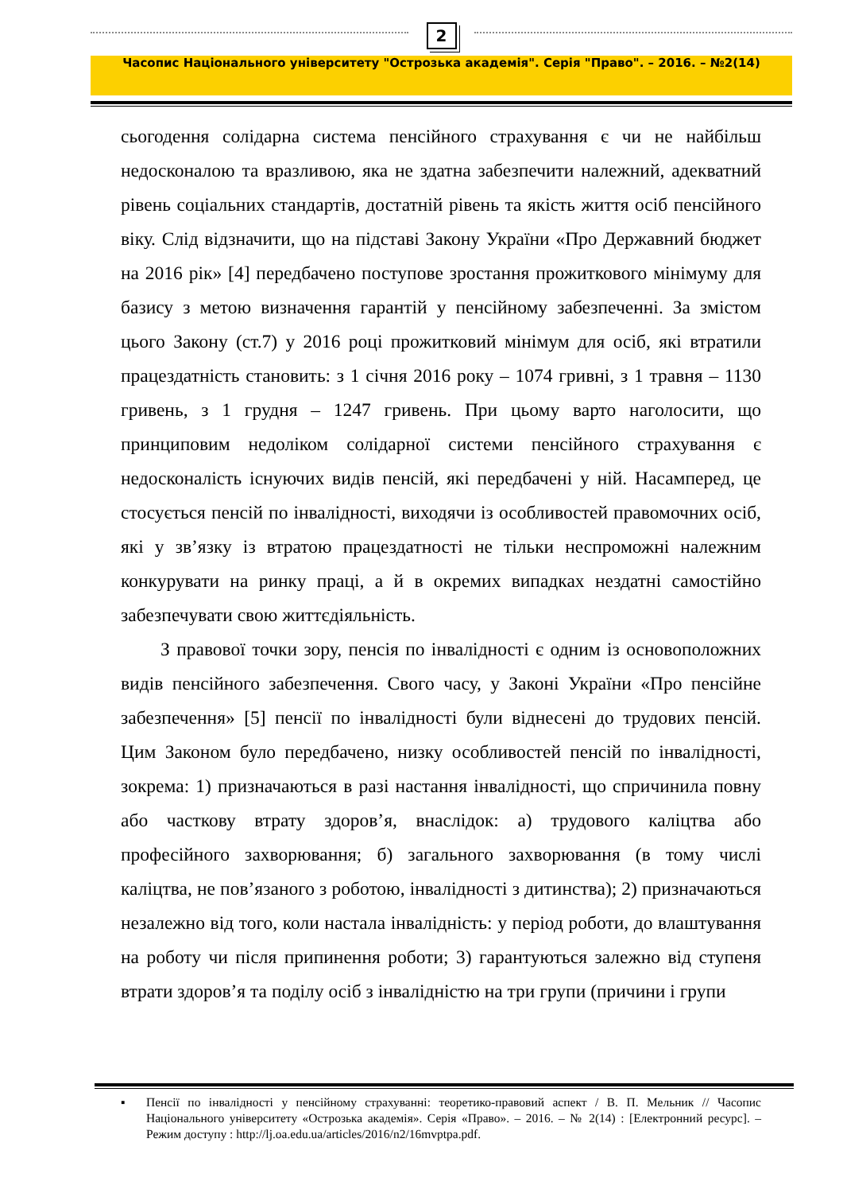2
Часопис Національного університету "Острозька академія". Серія "Право". – 2016. – №2(14)
сьогодення солідарна система пенсійного страхування є чи не найбільш недосконалою та вразливою, яка не здатна забезпечити належний, адекватний рівень соціальних стандартів, достатній рівень та якість життя осіб пенсійного віку. Слід відзначити, що на підставі Закону України «Про Державний бюджет на 2016 рік» [4] передбачено поступове зростання прожиткового мінімуму для базису з метою визначення гарантій у пенсійному забезпеченні. За змістом цього Закону (ст.7) у 2016 році прожитковий мінімум для осіб, які втратили працездатність становить: з 1 січня 2016 року – 1074 гривні, з 1 травня – 1130 гривень, з 1 грудня – 1247 гривень. При цьому варто наголосити, що принциповим недоліком солідарної системи пенсійного страхування є недосконалість існуючих видів пенсій, які передбачені у ній. Насамперед, це стосується пенсій по інвалідності, виходячи із особливостей правомочних осіб, які у зв’язку із втратою працездатності не тільки неспроможні належним конкурувати на ринку праці, а й в окремих випадках нездатні самостійно забезпечувати свою життєдіяльність.
З правової точки зору, пенсія по інвалідності є одним із основоположних видів пенсійного забезпечення. Свого часу, у Законі України «Про пенсійне забезпечення» [5] пенсії по інвалідності були віднесені до трудових пенсій. Цим Законом було передбачено, низку особливостей пенсій по інвалідності, зокрема: 1) призначаються в разі настання інвалідності, що спричинила повну або часткову втрату здоров’я, внаслідок: а) трудового каліцтва або професійного захворювання; б) загального захворювання (в тому числі каліцтва, не пов’язаного з роботою, інвалідності з дитинства); 2) призначаються незалежно від того, коли настала інвалідність: у період роботи, до влаштування на роботу чи після припинення роботи; 3) гарантуються залежно від ступеня втрати здоров’я та поділу осіб з інвалідністю на три групи (причини і групи
▪ Пенсії по інвалідності у пенсійному страхуванні: теоретико-правовий аспект / В. П. Мельник // Часопис Національного університету «Острозька академія». Серія «Право». – 2016. – № 2(14) : [Електронний ресурс]. – Режим доступу : http://lj.oa.edu.ua/articles/2016/n2/16mvptpa.pdf.